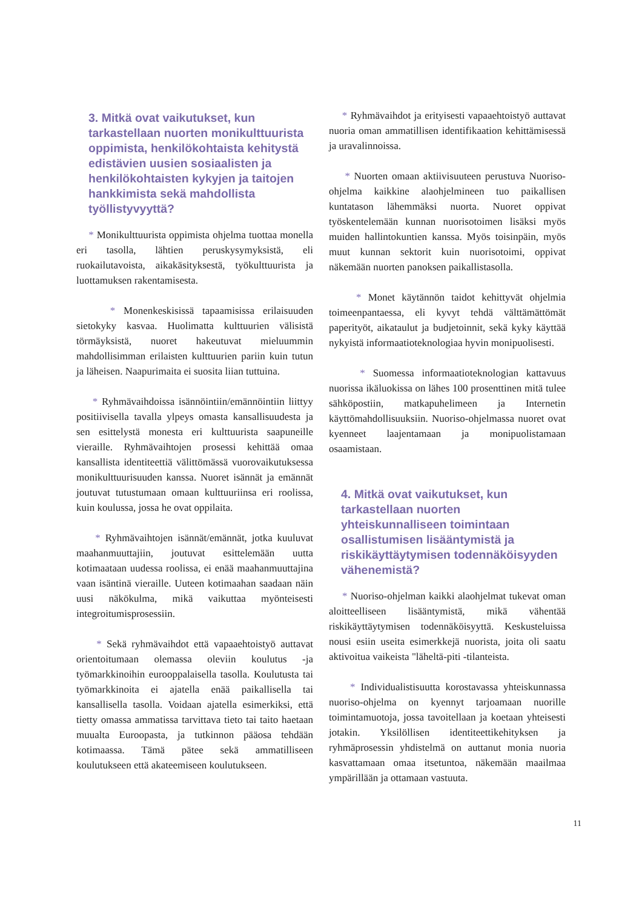3. Mitkä ovat vaikutukset, kun tarkastellaan nuorten monikulttuurista oppimista, henkilökohtaista kehitystä edistävien uusien sosiaalisten ja henkilökohtaisten kykyjen ja taitojen hankkimista sekä mahdollista työllistyvyyttä?
* Monikulttuurista oppimista ohjelma tuottaa monella eri tasolla, lähtien peruskysymyksistä, eli ruokailutavoista, aikakäsityksestä, työkulttuurista ja luottamuksen rakentamisesta.
* Monenkeskisissä tapaamisissa erilaisuuden sietokyky kasvaa. Huolimatta kulttuurien välisistä törmäyksistä, nuoret hakeutuvat mieluummin mahdollisimman erilaisten kulttuurien pariin kuin tutun ja läheisen. Naapurimaita ei suosita liian tuttuina.
* Ryhmävaihdoissa isännöintiin/emännöintiin liittyy positiivisella tavalla ylpeys omasta kansallisuudesta ja sen esittelystä monesta eri kulttuurista saapuneille vieraille. Ryhmävaihtojen prosessi kehittää omaa kansallista identiteettiä välittömässä vuorovaikutuksessa monikulttuurisuuden kanssa. Nuoret isännät ja emännät joutuvat tutustumaan omaan kulttuuriinsa eri roolissa, kuin koulussa, jossa he ovat oppilaita.
* Ryhmävaihtojen isännät/emännät, jotka kuuluvat maahanmuuttajiin, joutuvat esittelemään uutta kotimaataan uudessa roolissa, ei enää maahanmuuttajina vaan isäntinä vieraille. Uuteen kotimaahan saadaan näin uusi näkökulma, mikä vaikuttaa myönteisesti integroitumisprosessiin.
* Sekä ryhmävaihdot että vapaaehtoistyö auttavat orientoitumaan olemassa oleviin koulutus -ja työmarkkinoihin eurooppalaisella tasolla. Koulutusta tai työmarkkinoita ei ajatella enää paikallisella tai kansallisella tasolla. Voidaan ajatella esimerkiksi, että tietty omassa ammatissa tarvittava tieto tai taito haetaan muualta Euroopasta, ja tutkinnon pääosa tehdään kotimaassa. Tämä pätee sekä ammatilliseen koulutukseen että akateemiseen koulutukseen.
* Ryhmävaihdot ja erityisesti vapaaehtoistyö auttavat nuoria oman ammatillisen identifikaation kehittämisessä ja uravalinnoissa.
* Nuorten omaan aktiivisuuteen perustuva Nuoriso-ohjelma kaikkine alaohjelmineen tuo paikallisen kuntatason lähemmäksi nuorta. Nuoret oppivat työskentelemään kunnan nuorisotoimen lisäksi myös muiden hallintokuntien kanssa. Myös toisinpäin, myös muut kunnan sektorit kuin nuorisotoimi, oppivat näkemään nuorten panoksen paikallistasolla.
* Monet käytännön taidot kehittyvät ohjelmia toimeenpantaessa, eli kyvyt tehdä välttämättömät paperityöt, aikataulut ja budjetoinnit, sekä kyky käyttää nykyistä informaatioteknologiaa hyvin monipuolisesti.
* Suomessa informaatioteknologian kattavuus nuorissa ikäluokissa on lähes 100 prosenttinen mitä tulee sähköpostiin, matkapuhelimeen ja Internetin käyttömahdollisuuksiin. Nuoriso-ohjelmassa nuoret ovat kyenneet laajentamaan ja monipuolistamaan osaamistaan.
4. Mitkä ovat vaikutukset, kun tarkastellaan nuorten yhteiskunnalliseen toimintaan osallistumisen lisääntymistä ja riskikäyttäytymisen todennäköisyyden vähenemistä?
* Nuoriso-ohjelman kaikki alaohjelmat tukevat oman aloitteelliseen lisääntymistä, mikä vähentää riskikäyttäytymisen todennäköisyyttä. Keskusteluissa nousi esiin useita esimerkkejä nuorista, joita oli saatu aktivoitua vaikeista "läheltä-piti -tilanteista.
* Individualistisuutta korostavassa yhteiskunnassa nuoriso-ohjelma on kyennyt tarjoamaan nuorille toimintamuotoja, jossa tavoitellaan ja koetaan yhteisesti jotakin. Yksilöllisen identiteettikehityksen ja ryhmäprosessin yhdistelmä on auttanut monia nuoria kasvattamaan omaa itsetuntoa, näkemään maailmaa ympärillään ja ottamaan vastuuta.
11